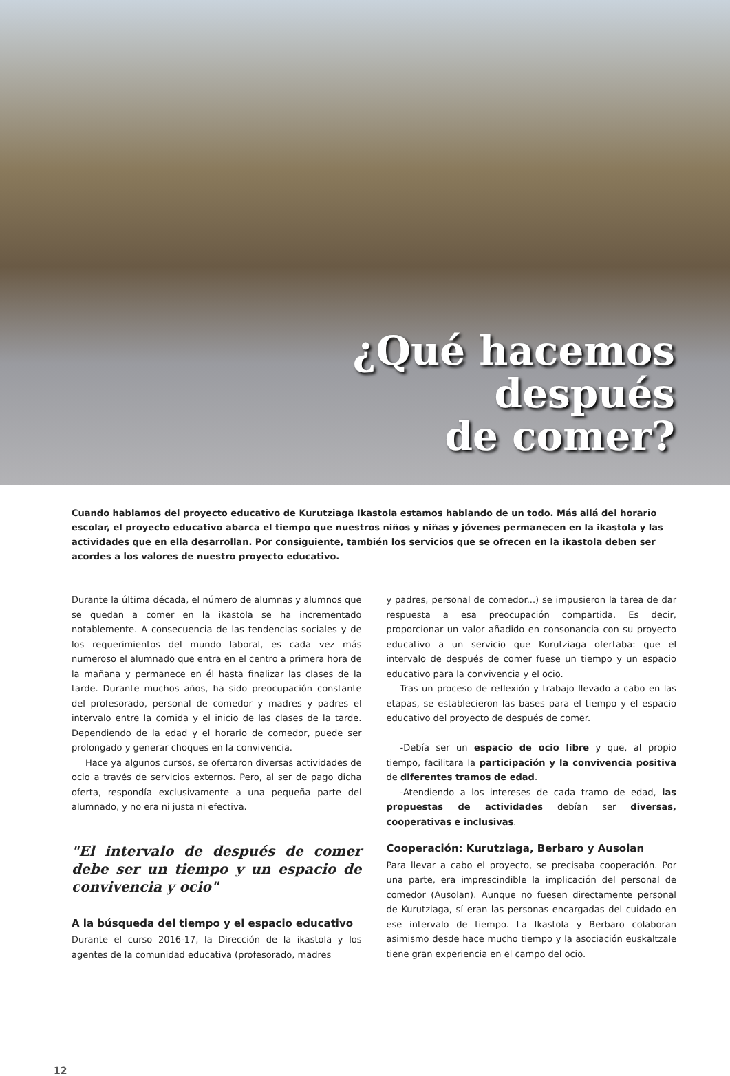¿Qué hacemos
después
de comer?
Cuando hablamos del proyecto educativo de Kurutziaga Ikastola estamos hablando de un todo. Más allá del horario escolar, el proyecto educativo abarca el tiempo que nuestros niños y niñas y jóvenes permanecen en la ikastola y las actividades que en ella desarrollan. Por consiguiente, también los servicios que se ofrecen en la ikastola deben ser acordes a los valores de nuestro proyecto educativo.
Durante la última década, el número de alumnas y alumnos que se quedan a comer en la ikastola se ha incrementado notablemente. A consecuencia de las tendencias sociales y de los requerimientos del mundo laboral, es cada vez más numeroso el alumnado que entra en el centro a primera hora de la mañana y permanece en él hasta finalizar las clases de la tarde. Durante muchos años, ha sido preocupación constante del profesorado, personal de comedor y madres y padres el intervalo entre la comida y el inicio de las clases de la tarde. Dependiendo de la edad y el horario de comedor, puede ser prolongado y generar choques en la convivencia.
Hace ya algunos cursos, se ofertaron diversas actividades de ocio a través de servicios externos. Pero, al ser de pago dicha oferta, respondía exclusivamente a una pequeña parte del alumnado, y no era ni justa ni efectiva.
"El intervalo de después de comer debe ser un tiempo y un espacio de convivencia y ocio"
A la búsqueda del tiempo y el espacio educativo
Durante el curso 2016-17, la Dirección de la ikastola y los agentes de la comunidad educativa (profesorado, madres
y padres, personal de comedor...) se impusieron la tarea de dar respuesta a esa preocupación compartida. Es decir, proporcionar un valor añadido en consonancia con su proyecto educativo a un servicio que Kurutziaga ofertaba: que el intervalo de después de comer fuese un tiempo y un espacio educativo para la convivencia y el ocio.
Tras un proceso de reflexión y trabajo llevado a cabo en las etapas, se establecieron las bases para el tiempo y el espacio educativo del proyecto de después de comer.
-Debía ser un espacio de ocio libre y que, al propio tiempo, facilitara la participación y la convivencia positiva de diferentes tramos de edad.
-Atendiendo a los intereses de cada tramo de edad, las propuestas de actividades debían ser diversas, cooperativas e inclusivas.
Cooperación: Kurutziaga, Berbaro y Ausolan
Para llevar a cabo el proyecto, se precisaba cooperación. Por una parte, era imprescindible la implicación del personal de comedor (Ausolan). Aunque no fuesen directamente personal de Kurutziaga, sí eran las personas encargadas del cuidado en ese intervalo de tiempo. La Ikastola y Berbaro colaboran asimismo desde hace mucho tiempo y la asociación euskaltzale tiene gran experiencia en el campo del ocio.
12